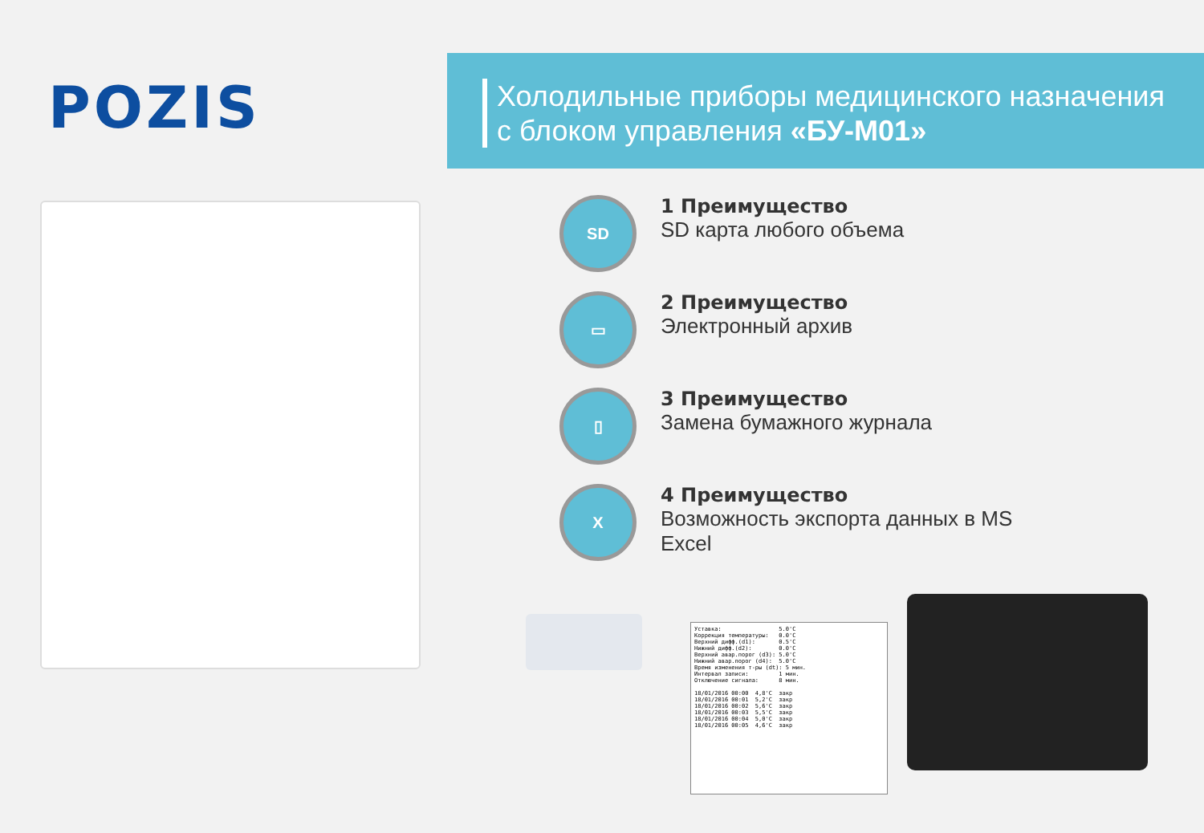POZIS
Холодильные приборы медицинского назначения
с блоком управления «БУ-М01»
SD
1 Преимущество
SD карта любого объема
▭
2 Преимущество
Электронный архив
▯
3 Преимущество
Замена бумажного журнала
X
4 Преимущество
Возможность экспорта данных в MS Excel
Уставка: 5.0'C Коррекция температуры: 0.0'C Верхний дифф.(d1): 0.5'C Нижний дифф.(d2): 0.0'C Верхний авар.порог (d3): 5.0'C Нижний авар.порог (d4): 5.0'C Время изменения т-ры (dt): 5 мин. Интервал записи: 1 мин. Отключение сигнала: 8 мин. 18/01/2016 00:00 4,8'C закр 18/01/2016 00:01 5,2'C закр 18/01/2016 00:02 5,6'C закр 18/01/2016 00:03 5,5'C закр 18/01/2016 00:04 5,0'C закр 18/01/2016 00:05 4,6'C закр